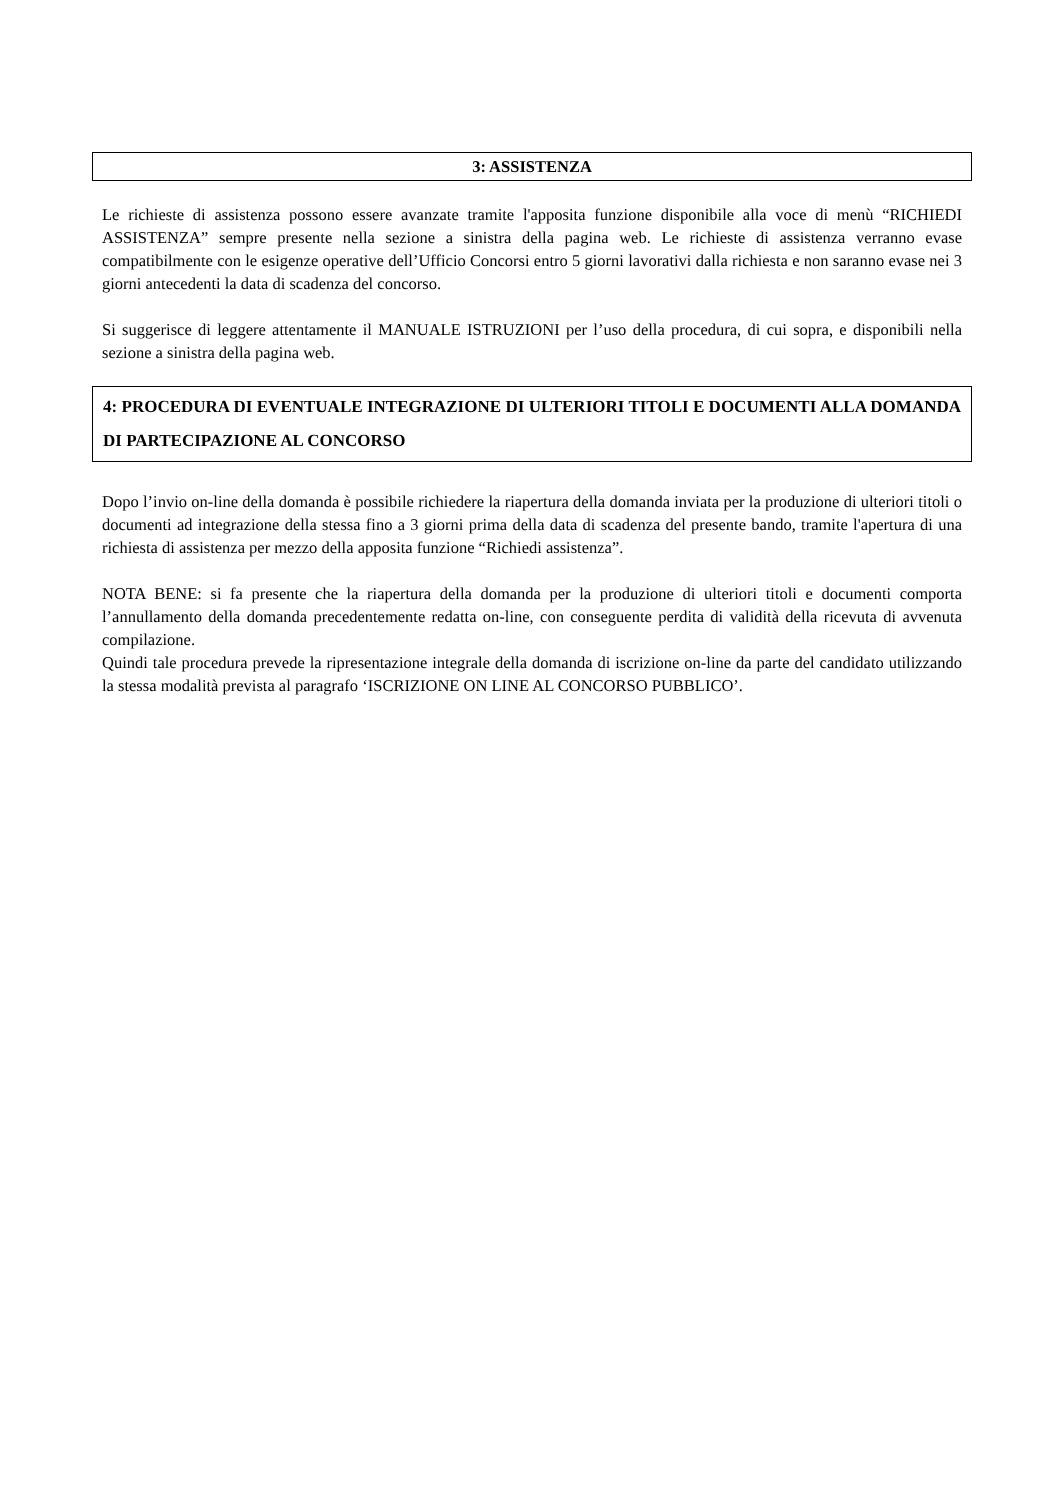3: ASSISTENZA
Le richieste di assistenza possono essere avanzate tramite l'apposita funzione disponibile alla voce di menù “RICHIEDI ASSISTENZA” sempre presente nella sezione a sinistra della pagina web. Le richieste di assistenza verranno evase compatibilmente con le esigenze operative dell’Ufficio Concorsi entro 5 giorni lavorativi dalla richiesta e non saranno evase nei 3 giorni antecedenti la data di scadenza del concorso.
Si suggerisce di leggere attentamente il MANUALE ISTRUZIONI per l’uso della procedura, di cui sopra, e disponibili nella sezione a sinistra della pagina web.
4: PROCEDURA DI EVENTUALE INTEGRAZIONE DI ULTERIORI TITOLI E DOCUMENTI ALLA DOMANDA DI PARTECIPAZIONE AL CONCORSO
Dopo l’invio on-line della domanda è possibile richiedere la riapertura della domanda inviata per la produzione di ulteriori titoli o documenti ad integrazione della stessa fino a 3 giorni prima della data di scadenza del presente bando, tramite l'apertura di una richiesta di assistenza per mezzo della apposita funzione “Richiedi assistenza”.
NOTA BENE: si fa presente che la riapertura della domanda per la produzione di ulteriori titoli e documenti comporta l’annullamento della domanda precedentemente redatta on-line, con conseguente perdita di validità della ricevuta di avvenuta compilazione.
Quindi tale procedura prevede la ripresentazione integrale della domanda di iscrizione on-line da parte del candidato utilizzando la stessa modalità prevista al paragrafo ‘ISCRIZIONE ON LINE AL CONCORSO PUBBLICO’.